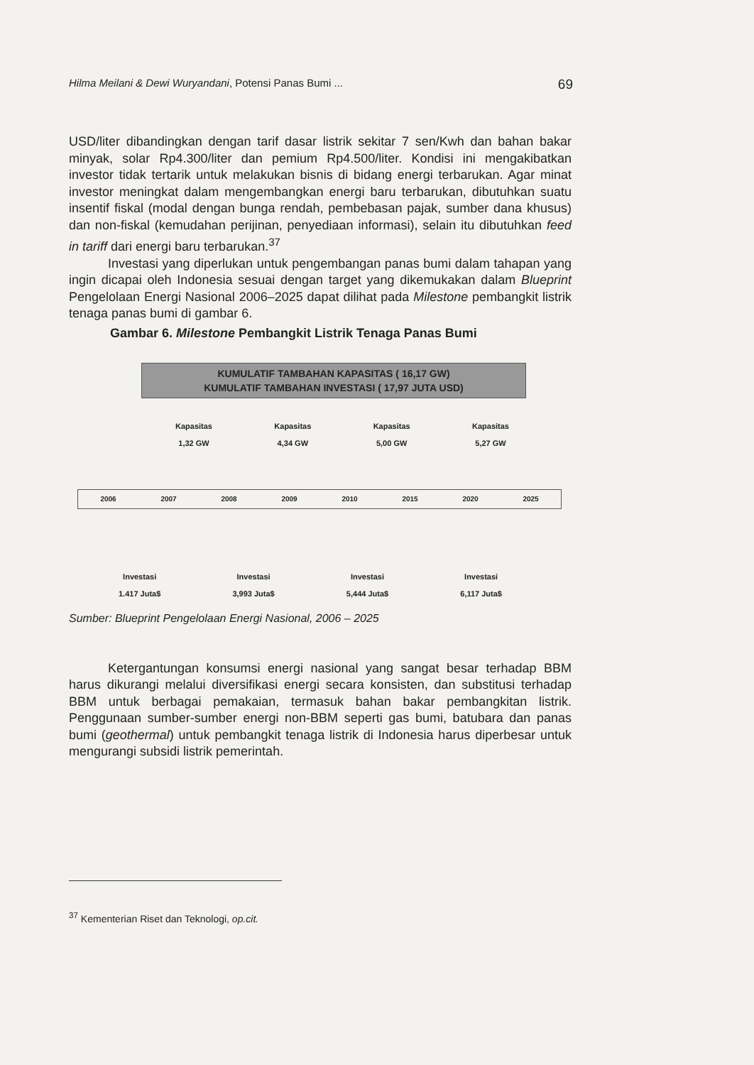Hilma Meilani & Dewi Wuryandani, Potensi Panas Bumi ... 69
USD/liter dibandingkan dengan tarif dasar listrik sekitar 7 sen/Kwh dan bahan bakar minyak, solar Rp4.300/liter dan pemium Rp4.500/liter. Kondisi ini mengakibatkan investor tidak tertarik untuk melakukan bisnis di bidang energi terbarukan. Agar minat investor meningkat dalam mengembangkan energi baru terbarukan, dibutuhkan suatu insentif fiskal (modal dengan bunga rendah, pembebasan pajak, sumber dana khusus) dan non-fiskal (kemudahan perijinan, penyediaan informasi), selain itu dibutuhkan feed in tariff dari energi baru terbarukan.<sup>37</sup>
Investasi yang diperlukan untuk pengembangan panas bumi dalam tahapan yang ingin dicapai oleh Indonesia sesuai dengan target yang dikemukakan dalam Blueprint Pengelolaan Energi Nasional 2006–2025 dapat dilihat pada Milestone pembangkit listrik tenaga panas bumi di gambar 6.
Gambar 6. Milestone Pembangkit Listrik Tenaga Panas Bumi
KUMULATIF TAMBAHAN KAPASITAS ( 16,17 GW)
KUMULATIF TAMBAHAN INVESTASI ( 17,97 JUTA USD)
Kapasitas
1,32 GW Kapasitas
4,34 GW Kapasitas
5,00 GW Kapasitas
5,27 GW
2006 2007 2008 2009 2010 2015 2020 2025
Investasi
1.417 Juta$ Investasi
3,993 Juta$ Investasi
5,444 Juta$ Investasi
6,117 Juta$
Sumber: Blueprint Pengelolaan Energi Nasional, 2006 – 2025
Ketergantungan konsumsi energi nasional yang sangat besar terhadap BBM harus dikurangi melalui diversifikasi energi secara konsisten, dan substitusi terhadap BBM untuk berbagai pemakaian, termasuk bahan bakar pembangkitan listrik. Penggunaan sumber-sumber energi non-BBM seperti gas bumi, batubara dan panas bumi (geothermal) untuk pembangkit tenaga listrik di Indonesia harus diperbesar untuk mengurangi subsidi listrik pemerintah.
<sup>37</sup> Kementerian Riset dan Teknologi, op.cit.